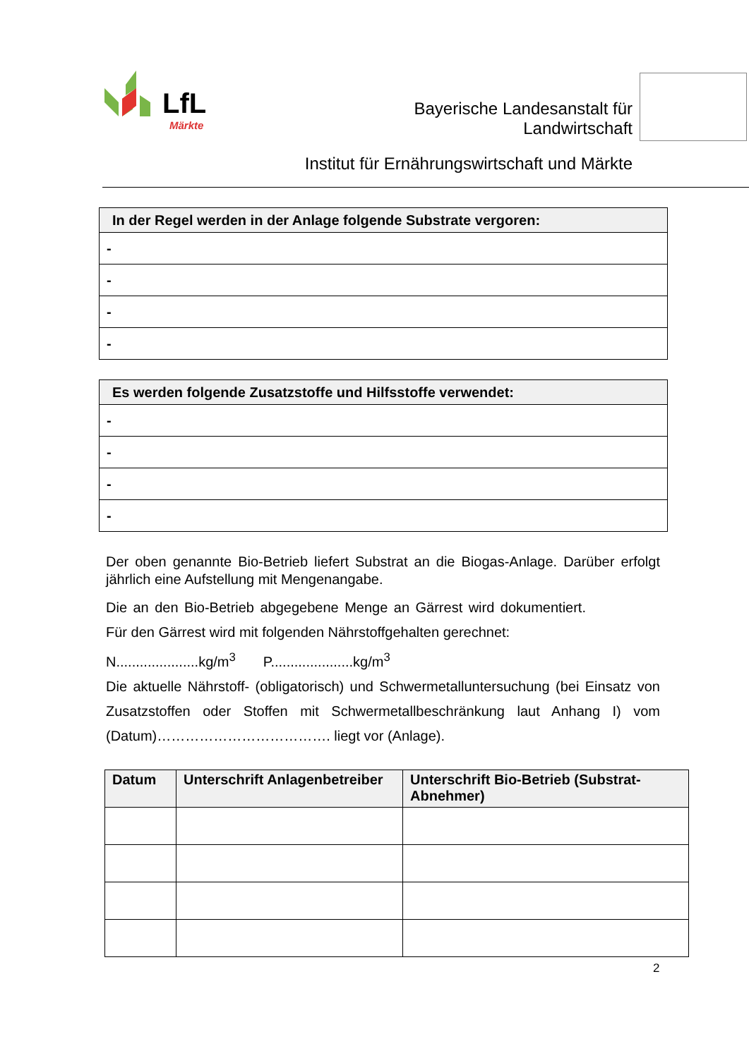LfL
Märkte
Bayerische Landesanstalt für
Landwirtschaft
Institut für Ernährungswirtschaft und Märkte
| In der Regel werden in der Anlage folgende Substrate vergoren: |
| --- |
| - |
| - |
| - |
| - |
| Es werden folgende Zusatzstoffe und Hilfsstoffe verwendet: |
| --- |
| - |
| - |
| - |
| - |
Der oben genannte Bio-Betrieb liefert Substrat an die Biogas-Anlage. Darüber erfolgt jährlich eine Aufstellung mit Mengenangabe.
Die an den Bio-Betrieb abgegebene Menge an Gärrest wird dokumentiert. Für den Gärrest wird mit folgenden Nährstoffgehalten gerechnet:
N.....................kg/m<sup>3</sup> P.....................kg/m<sup>3</sup>
Die aktuelle Nährstoff- (obligatorisch) und Schwermetalluntersuchung (bei Einsatz von Zusatzstoffen oder Stoffen mit Schwermetallbeschränkung laut Anhang I) vom (Datum)………………………………. liegt vor (Anlage).
| Datum | Unterschrift Anlagenbetreiber | Unterschrift Bio-Betrieb (Substrat-Abnehmer) |
| --- | --- | --- |
2